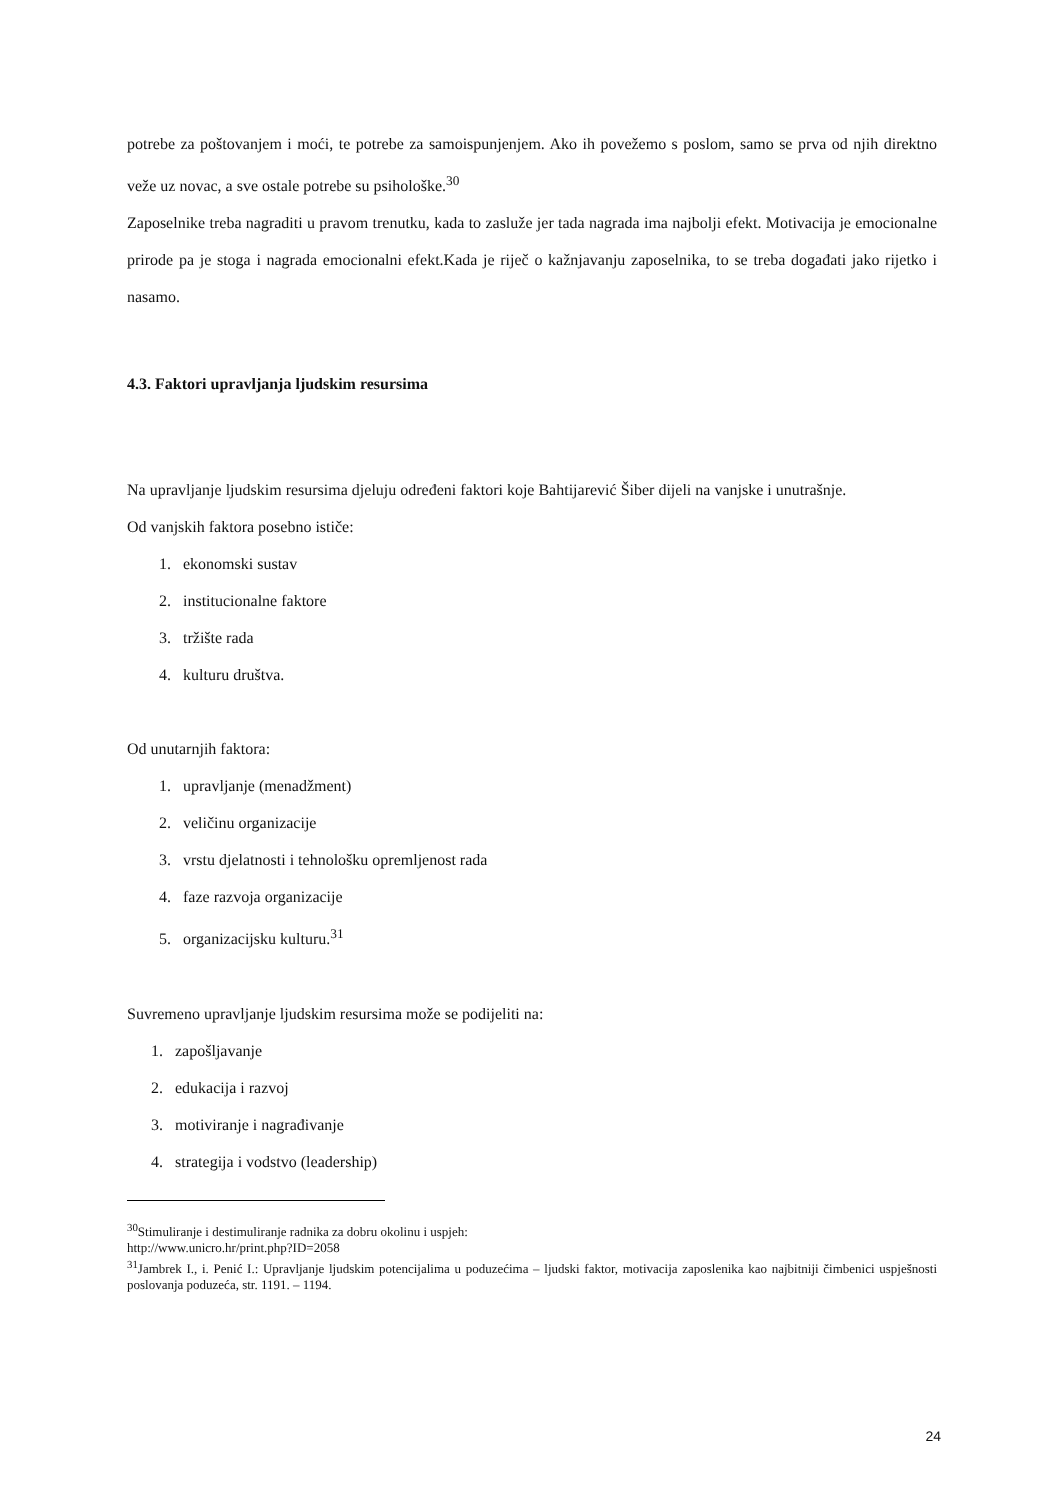potrebe za poštovanjem i moći, te potrebe za samoispunjenjem. Ako ih povežemo s poslom, samo se prva od njih direktno veže uz novac, a sve ostale potrebe su psihološke.<sup>30</sup>
Zaposelnike treba nagraditi u pravom trenutku, kada to zasluže jer tada nagrada ima najbolji efekt. Motivacija je emocionalne prirode pa je stoga i nagrada emocionalni efekt.Kada je riječ o kažnjavanju zaposelnika, to se treba događati jako rijetko i nasamo.
4.3. Faktori upravljanja ljudskim resursima
Na upravljanje ljudskim resursima djeluju određeni faktori koje Bahtijarević Šiber dijeli na vanjske i unutrašnje.
Od vanjskih faktora posebno ističe:
1. ekonomski sustav
2. institucionalne faktore
3. tržište rada
4. kulturu društva.
Od unutarnjih faktora:
1. upravljanje (menadžment)
2. veličinu organizacije
3. vrstu djelatnosti i tehnološku opremljenost rada
4. faze razvoja organizacije
5. organizacijsku kulturu.<sup>31</sup>
Suvremeno upravljanje ljudskim resursima može se podijeliti na:
1. zapošljavanje
2. edukacija i razvoj
3. motiviranje i nagrađivanje
4. strategija i vodstvo (leadership)
<sup>30</sup> Stimuliranje i destimuliranje radnika za dobru okolinu i uspjeh:
http://www.unicro.hr/print.php?ID=2058
<sup>31</sup> Jambrek I., i. Penić I.: Upravljanje ljudskim potencijalima u poduzećima – ljudski faktor, motivacija zaposlenika kao najbitniji čimbenici uspješnosti poslovanja poduzeća, str. 1191. – 1194.
24